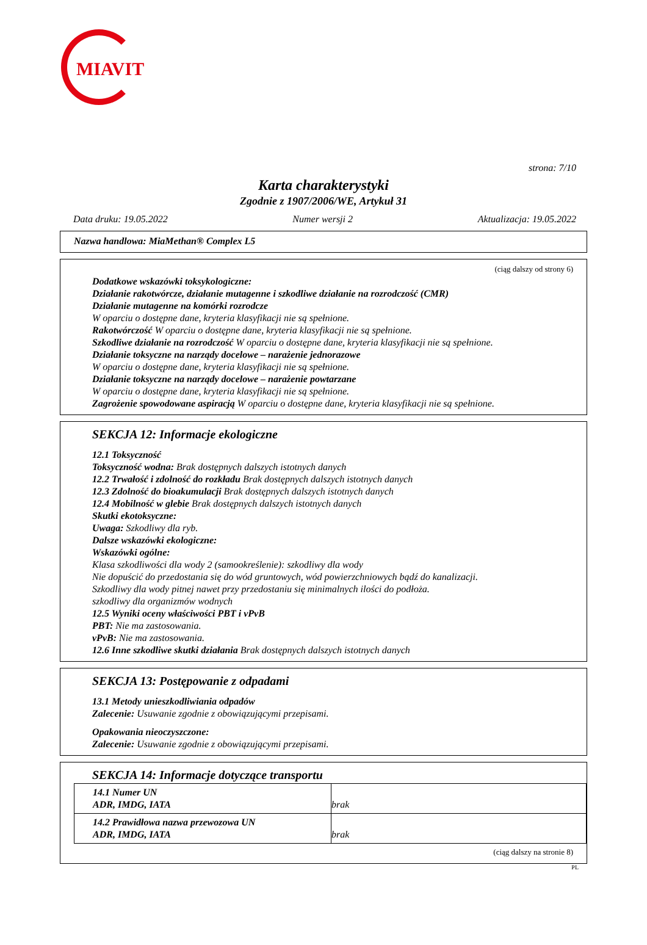MIAVIT
strona: 7/10
Karta charakterystyki
Zgodnie z 1907/2006/WE, Artykuł 31
Data druku: 19.05.2022 Numer wersji 2 Aktualizacja: 19.05.2022
Nazwa handlowa: MiaMethan® Complex L5
(ciąg dalszy od strony 6)
Dodatkowe wskazówki toksykologiczne:
Działanie rakotwórcze, działanie mutagenne i szkodliwe działanie na rozrodczość (CMR)
Działanie mutagenne na komórki rozrodcze
W oparciu o dostępne dane, kryteria klasyfikacji nie są spełnione.
Rakotwórczość W oparciu o dostępne dane, kryteria klasyfikacji nie są spełnione.
Szkodliwe działanie na rozrodczość W oparciu o dostępne dane, kryteria klasyfikacji nie są spełnione.
Działanie toksyczne na narządy docelowe – narażenie jednorazowe
W oparciu o dostępne dane, kryteria klasyfikacji nie są spełnione.
Działanie toksyczne na narządy docelowe – narażenie powtarzane
W oparciu o dostępne dane, kryteria klasyfikacji nie są spełnione.
Zagrożenie spowodowane aspiracją W oparciu o dostępne dane, kryteria klasyfikacji nie są spełnione.
SEKCJA 12: Informacje ekologiczne
12.1 Toksyczność
Toksyczność wodna: Brak dostępnych dalszych istotnych danych
12.2 Trwałość i zdolność do rozkładu Brak dostępnych dalszych istotnych danych
12.3 Zdolność do bioakumulacji Brak dostępnych dalszych istotnych danych
12.4 Mobilność w glebie Brak dostępnych dalszych istotnych danych
Skutki ekotoksyczne:
Uwaga: Szkodliwy dla ryb.
Dalsze wskazówki ekologiczne:
Wskazówki ogólne:
Klasa szkodliwości dla wody 2 (samookreślenie): szkodliwy dla wody
Nie dopuścić do przedostania się do wód gruntowych, wód powierzchniowych bądź do kanalizacji.
Szkodliwy dla wody pitnej nawet przy przedostaniu się minimalnych ilości do podłoża.
szkodliwy dla organizmów wodnych
12.5 Wyniki oceny właściwości PBT i vPvB
PBT: Nie ma zastosowania.
vPvB: Nie ma zastosowania.
12.6 Inne szkodliwe skutki działania Brak dostępnych dalszych istotnych danych
SEKCJA 13: Postępowanie z odpadami
13.1 Metody unieszkodliwiania odpadów
Zalecenie: Usuwanie zgodnie z obowiązującymi przepisami.
Opakowania nieoczyszczone:
Zalecenie: Usuwanie zgodnie z obowiązującymi przepisami.
SEKCJA 14: Informacje dotyczące transportu
| 14.1 Numer UN ADR, IMDG, IATA | brak |
| 14.2 Prawidłowa nazwa przewozowa UN ADR, IMDG, IATA | brak |
(ciąg dalszy na stronie 8)
PL